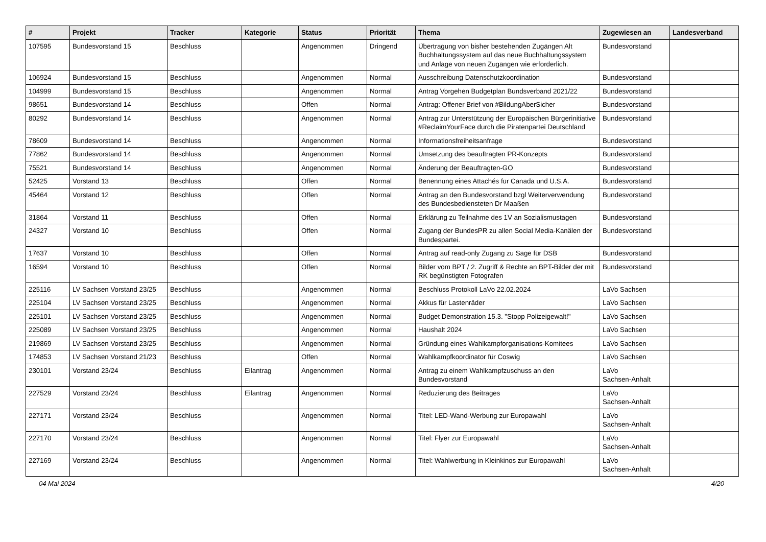| # | Projekt | Tracker | Kategorie | Status | Priorität | Thema | Zugewiesen an | Landesverband |
| --- | --- | --- | --- | --- | --- | --- | --- | --- |
| 107595 | Bundesvorstand 15 | Beschluss | | Angenommen | Dringend | Übertragung von bisher bestehenden Zugängen Alt Buchhaltungssystem auf das neue Buchhaltungssystem und Anlage von neuen Zugängen wie erforderlich. | Bundesvorstand | |
| 106924 | Bundesvorstand 15 | Beschluss | | Angenommen | Normal | Ausschreibung Datenschutzkoordination | Bundesvorstand | |
| 104999 | Bundesvorstand 15 | Beschluss | | Angenommen | Normal | Antrag Vorgehen Budgetplan Bundsverband 2021/22 | Bundesvorstand | |
| 98651 | Bundesvorstand 14 | Beschluss | | Offen | Normal | Antrag: Offener Brief von #BildungAberSicher | Bundesvorstand | |
| 80292 | Bundesvorstand 14 | Beschluss | | Angenommen | Normal | Antrag zur Unterstützung der Europäischen Bürgerinitiative #ReclaimYourFace durch die Piratenpartei Deutschland | Bundesvorstand | |
| 78609 | Bundesvorstand 14 | Beschluss | | Angenommen | Normal | Informationsfreiheitsanfrage | Bundesvorstand | |
| 77862 | Bundesvorstand 14 | Beschluss | | Angenommen | Normal | Umsetzung des beauftragten PR-Konzepts | Bundesvorstand | |
| 75521 | Bundesvorstand 14 | Beschluss | | Angenommen | Normal | Änderung der Beauftragten-GO | Bundesvorstand | |
| 52425 | Vorstand 13 | Beschluss | | Offen | Normal | Benennung eines Attachés für Canada und U.S.A. | Bundesvorstand | |
| 45464 | Vorstand 12 | Beschluss | | Offen | Normal | Antrag an den Bundesvorstand bzgl Weiterverwendung des Bundesbediensteten Dr Maaßen | Bundesvorstand | |
| 31864 | Vorstand 11 | Beschluss | | Offen | Normal | Erklärung zu Teilnahme des 1V an Sozialismustagen | Bundesvorstand | |
| 24327 | Vorstand 10 | Beschluss | | Offen | Normal | Zugang der BundesPR zu allen Social Media-Kanälen der Bundespartei. | Bundesvorstand | |
| 17637 | Vorstand 10 | Beschluss | | Offen | Normal | Antrag auf read-only Zugang zu Sage für DSB | Bundesvorstand | |
| 16594 | Vorstand 10 | Beschluss | | Offen | Normal | Bilder vom BPT / 2. Zugriff & Rechte an BPT-Bilder der mit RK begünstigten Fotografen | Bundesvorstand | |
| 225116 | LV Sachsen Vorstand 23/25 | Beschluss | | Angenommen | Normal | Beschluss Protokoll LaVo 22.02.2024 | LaVo Sachsen | |
| 225104 | LV Sachsen Vorstand 23/25 | Beschluss | | Angenommen | Normal | Akkus für Lastenräder | LaVo Sachsen | |
| 225101 | LV Sachsen Vorstand 23/25 | Beschluss | | Angenommen | Normal | Budget Demonstration 15.3. "Stopp Polizeigewalt!" | LaVo Sachsen | |
| 225089 | LV Sachsen Vorstand 23/25 | Beschluss | | Angenommen | Normal | Haushalt 2024 | LaVo Sachsen | |
| 219869 | LV Sachsen Vorstand 23/25 | Beschluss | | Angenommen | Normal | Gründung eines Wahlkampforganisations-Komitees | LaVo Sachsen | |
| 174853 | LV Sachsen Vorstand 21/23 | Beschluss | | Offen | Normal | Wahlkampfkoordinator für Coswig | LaVo Sachsen | |
| 230101 | Vorstand 23/24 | Beschluss | Eilantrag | Angenommen | Normal | Antrag zu einem Wahlkampfzuschuss an den Bundesvorstand | LaVo Sachsen-Anhalt | |
| 227529 | Vorstand 23/24 | Beschluss | Eilantrag | Angenommen | Normal | Reduzierung des Beitrages | LaVo Sachsen-Anhalt | |
| 227171 | Vorstand 23/24 | Beschluss | | Angenommen | Normal | Titel: LED-Wand-Werbung zur Europawahl | LaVo Sachsen-Anhalt | |
| 227170 | Vorstand 23/24 | Beschluss | | Angenommen | Normal | Titel: Flyer zur Europawahl | LaVo Sachsen-Anhalt | |
| 227169 | Vorstand 23/24 | Beschluss | | Angenommen | Normal | Titel: Wahlwerbung in Kleinkinos zur Europawahl | LaVo Sachsen-Anhalt | |
04 Mai 2024 4/20